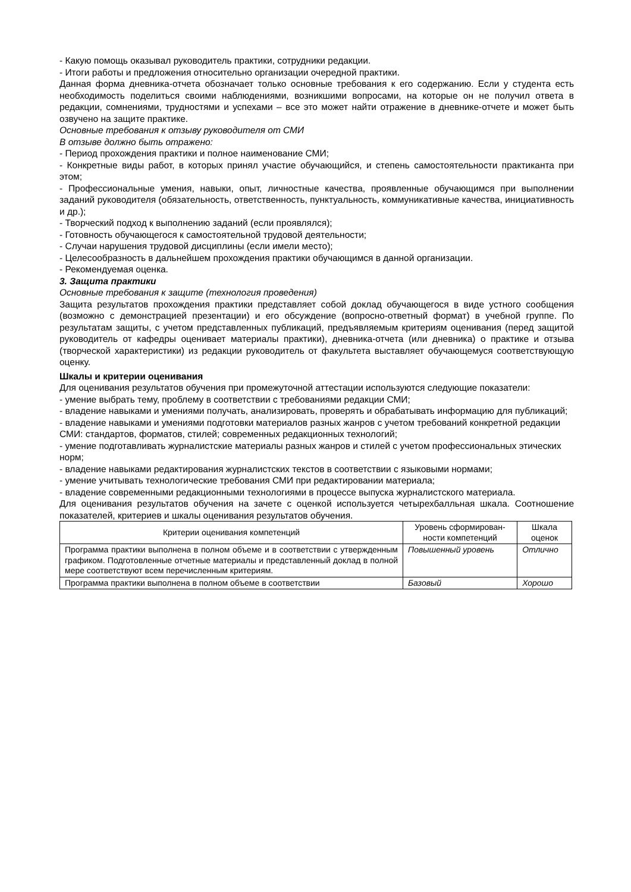- Какую помощь оказывал руководитель практики, сотрудники редакции.
- Итоги работы и предложения относительно организации очередной практики.
Данная форма дневника-отчета обозначает только основные требования к его содержанию. Если у студента есть необходимость поделиться своими наблюдениями, возникшими вопросами, на которые он не получил ответа в редакции, сомнениями, трудностями и успехами – все это может найти отражение в дневнике-отчете и может быть озвучено на защите практике.
Основные требования к отзыву руководителя от СМИ
В отзыве должно быть отражено:
- Период прохождения практики и полное наименование СМИ;
- Конкретные виды работ, в которых принял участие обучающийся, и степень самостоятельности практиканта при этом;
- Профессиональные умения, навыки, опыт, личностные качества, проявленные обучающимся при выполнении заданий руководителя (обязательность, ответственность, пунктуальность, коммуникативные качества, инициативность и др.);
- Творческий подход к выполнению заданий (если проявлялся);
- Готовность обучающегося к самостоятельной трудовой деятельности;
- Случаи нарушения трудовой дисциплины (если имели место);
- Целесообразность в дальнейшем прохождения практики обучающимся в данной организации.
- Рекомендуемая оценка.
3. Защита практики
Основные требования к защите (технология проведения)
Защита результатов прохождения практики представляет собой доклад обучающегося в виде устного сообщения (возможно с демонстрацией презентации) и его обсуждение (вопросно-ответный формат) в учебной группе. По результатам защиты, с учетом представленных публикаций, предъявляемым критериям оценивания (перед защитой руководитель от кафедры оценивает материалы практики), дневника-отчета (или дневника) о практике и отзыва (творческой характеристики) из редакции руководитель от факультета выставляет обучающемуся соответствующую оценку.
Шкалы и критерии оценивания
Для оценивания результатов обучения при промежуточной аттестации используются следующие показатели:
- умение выбрать тему, проблему в соответствии с требованиями редакции СМИ;
- владение навыками и умениями получать, анализировать, проверять и обрабатывать информацию для публикаций;
- владение навыками и умениями подготовки материалов разных жанров с учетом требований конкретной редакции СМИ: стандартов, форматов, стилей; современных редакционных технологий;
- умение подготавливать журналистские материалы разных жанров и стилей с учетом профессиональных этических норм;
- владение навыками редактирования журналистских текстов в соответствии с языковыми нормами;
- умение учитывать технологические требования СМИ при редактировании материала;
- владение современными редакционными технологиями в процессе выпуска журналистского материала.
Для оценивания результатов обучения на зачете с оценкой используется четырехбалльная шкала. Соотношение показателей, критериев и шкалы оценивания результатов обучения.
| Критерии оценивания компетенций | Уровень сформирован­ности компетенций | Шкала оценок |
| --- | --- | --- |
| Программа практики выполнена в полном объеме и в соответствии с утвержденным графиком. Подготовленные отчетные материалы и представленный доклад в полной мере соответствуют всем перечисленным критериям. | Повышенный уровень | Отлично |
| Программа практики выполнена в полном объеме в соответствии | Базовый | Хорошо |